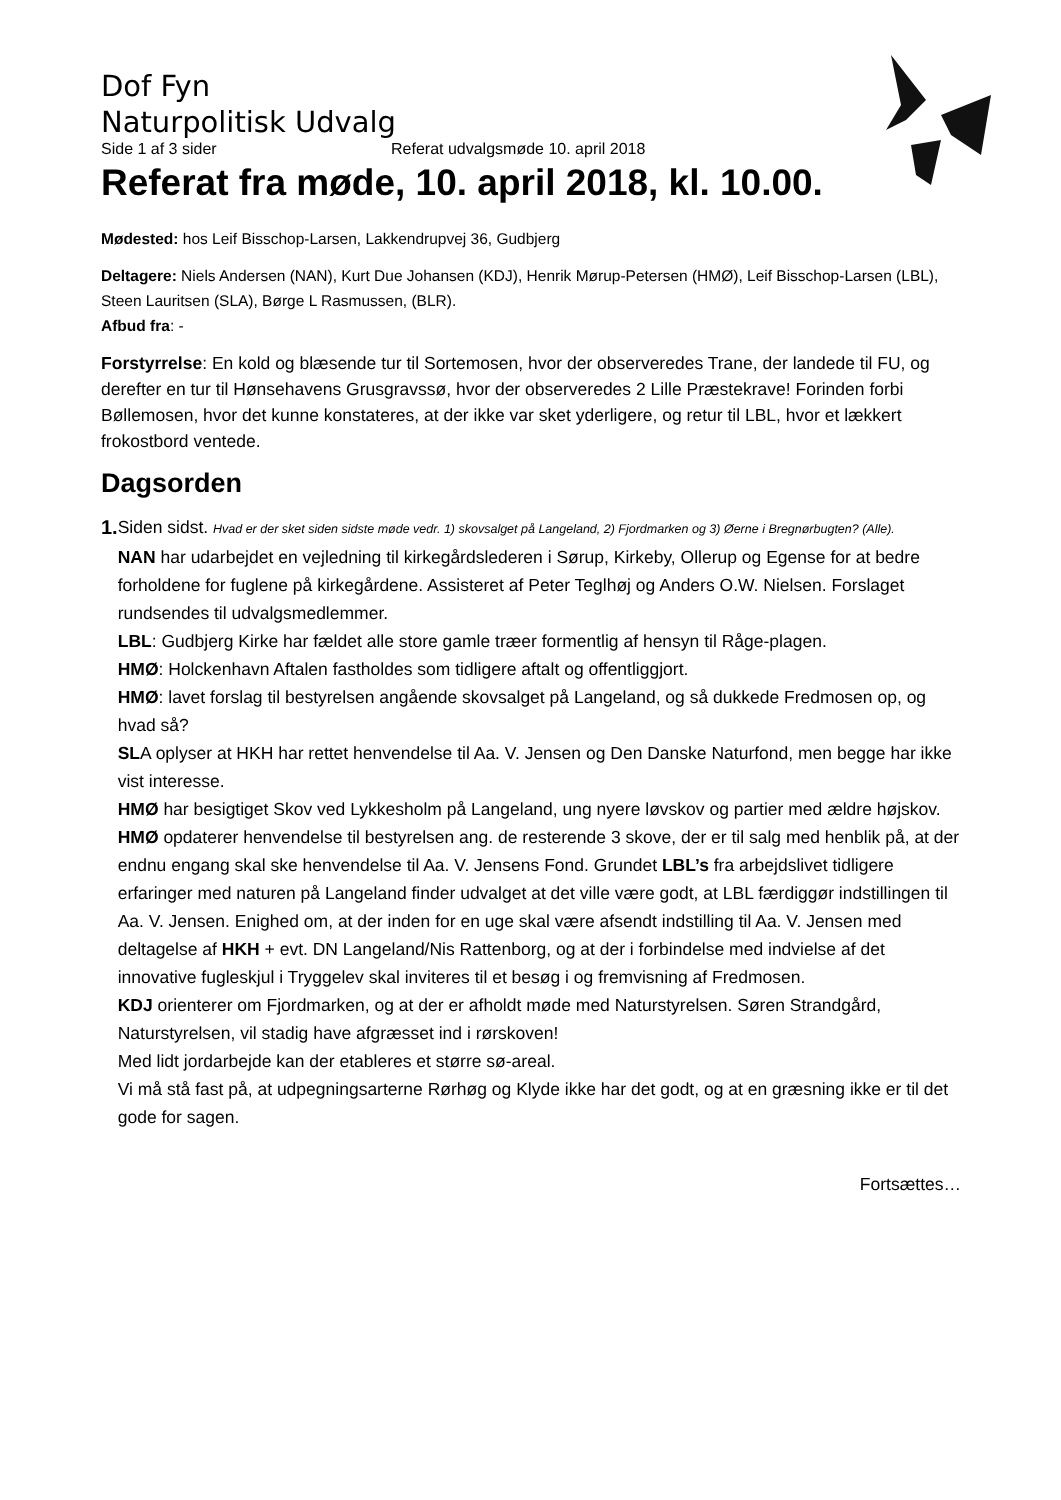Dof Fyn
Naturpolitisk Udvalg
Side 1 af 3 sider Referat udvalgsmøde 10. april 2018
Referat fra møde, 10. april 2018, kl. 10.00.
Mødested: hos Leif Bisschop-Larsen, Lakkendrupvej 36, Gudbjerg
Deltagere: Niels Andersen (NAN), Kurt Due Johansen (KDJ), Henrik Mørup-Petersen (HMØ), Leif Bisschop-Larsen (LBL), Steen Lauritsen (SLA), Børge L Rasmussen, (BLR).
Afbud fra: -
Forstyrrelse: En kold og blæsende tur til Sortemosen, hvor der observeredes Trane, der landede til FU, og derefter en tur til Hønsehavens Grusgravssø, hvor der observeredes 2 Lille Præstekrave! Forinden forbi Bøllemosen, hvor det kunne konstateres, at der ikke var sket yderligere, og retur til LBL, hvor et lækkert frokostbord ventede.
Dagsorden
1. Siden sidst. Hvad er der sket siden sidste møde vedr. 1) skovsalget på Langeland, 2) Fjordmarken og 3) Øerne i Bregnørbugten? (Alle).
NAN har udarbejdet en vejledning til kirkegårdslederen i Sørup, Kirkeby, Ollerup og Egense for at bedre forholdene for fuglene på kirkegårdene. Assisteret af Peter Teglhøj og Anders O.W. Nielsen. Forslaget rundsendes til udvalgsmedlemmer.
LBL: Gudbjerg Kirke har fældet alle store gamle træer formentlig af hensyn til Råge-plagen.
HMØ: Holckenhavn Aftalen fastholdes som tidligere aftalt og offentliggjort.
HMØ: lavet forslag til bestyrelsen angående skovsalget på Langeland, og så dukkede Fredmosen op, og hvad så?
SLA oplyser at HKH har rettet henvendelse til Aa. V. Jensen og Den Danske Naturfond, men begge har ikke vist interesse.
HMØ har besigtiget Skov ved Lykkesholm på Langeland, ung nyere løvskov og partier med ældre højskov.
HMØ opdaterer henvendelse til bestyrelsen ang. de resterende 3 skove, der er til salg med henblik på, at der endnu engang skal ske henvendelse til Aa. V. Jensens Fond. Grundet LBL’s fra arbejdslivet tidligere erfaringer med naturen på Langeland finder udvalget at det ville være godt, at LBL færdiggør indstillingen til Aa. V. Jensen. Enighed om, at der inden for en uge skal være afsendt indstilling til Aa. V. Jensen med deltagelse af HKH + evt. DN Langeland/Nis Rattenborg, og at der i forbindelse med indvielse af det innovative fugleskjul i Tryggelev skal inviteres til et besøg i og fremvisning af Fredmosen.
KDJ orienterer om Fjordmarken, og at der er afholdt møde med Naturstyrelsen. Søren Strandgård, Naturstyrelsen, vil stadig have afgræsset ind i rørskoven!
Med lidt jordarbejde kan der etableres et større sø-areal.
Vi må stå fast på, at udpegningsarterne Rørhøg og Klyde ikke har det godt, og at en græsning ikke er til det gode for sagen.
Fortsættes…